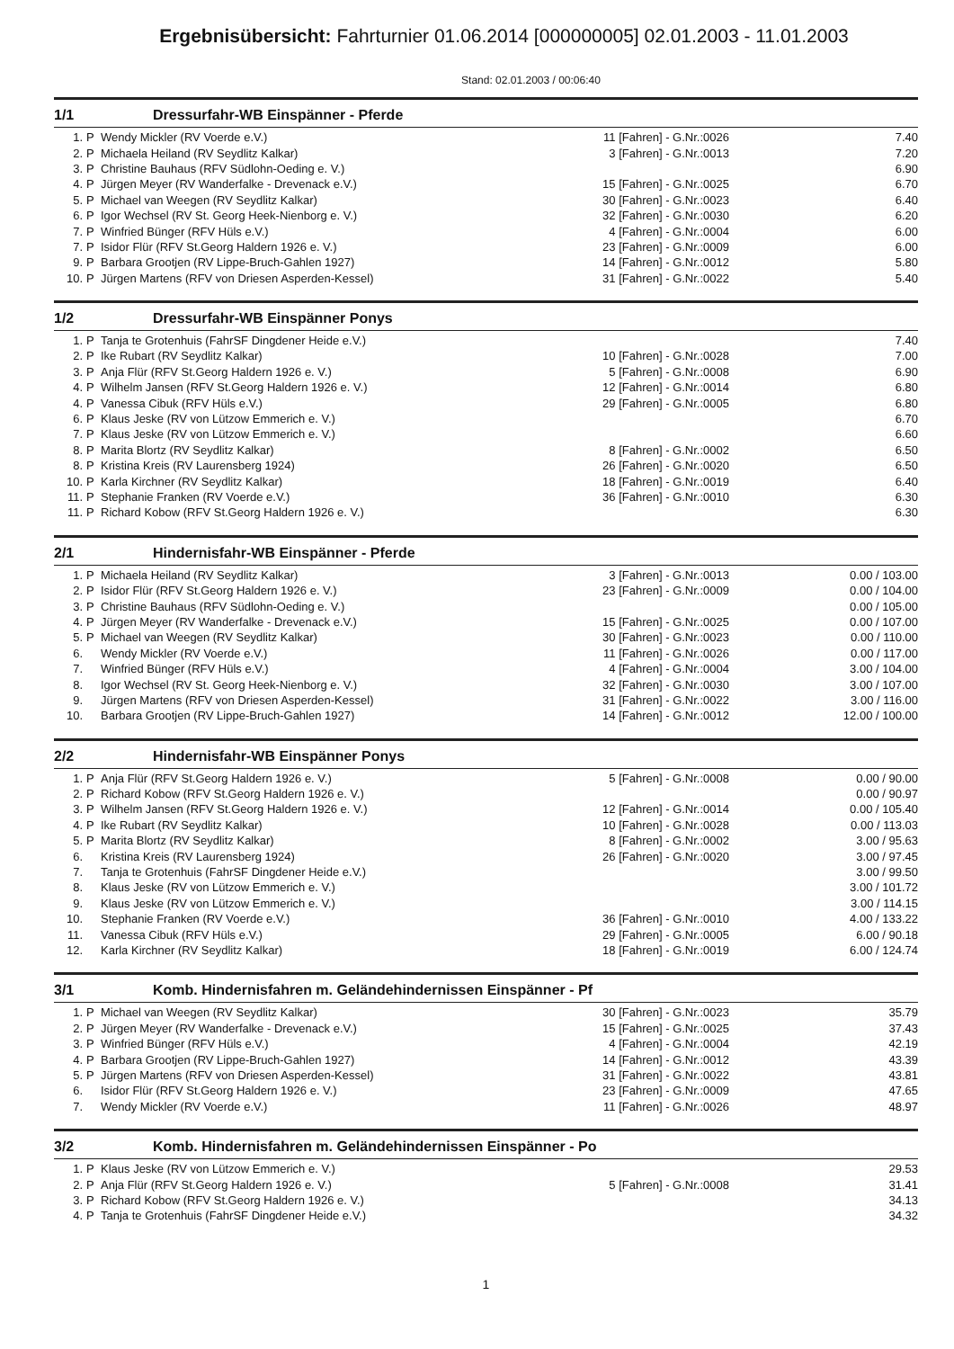Ergebnisübersicht: Fahrturnier 01.06.2014 [000000005] 02.01.2003 - 11.01.2003
Stand: 02.01.2003 / 00:06:40
1/1 Dressurfahr-WB Einspänner - Pferde
| 1. | P | Wendy Mickler (RV Voerde e.V.) | 11 [Fahren] - G.Nr.:0026 | 7.40 |
| 2. | P | Michaela Heiland (RV Seydlitz Kalkar) | 3 [Fahren] - G.Nr.:0013 | 7.20 |
| 3. | P | Christine Bauhaus (RFV Südlohn-Oeding e. V.) | | 6.90 |
| 4. | P | Jürgen Meyer (RV Wanderfalke - Drevenack e.V.) | 15 [Fahren] - G.Nr.:0025 | 6.70 |
| 5. | P | Michael van Weegen (RV Seydlitz Kalkar) | 30 [Fahren] - G.Nr.:0023 | 6.40 |
| 6. | P | Igor Wechsel (RV St. Georg Heek-Nienborg e. V.) | 32 [Fahren] - G.Nr.:0030 | 6.20 |
| 7. | P | Winfried Bünger (RFV Hüls e.V.) | 4 [Fahren] - G.Nr.:0004 | 6.00 |
| 7. | P | Isidor Flür (RFV St.Georg Haldern 1926 e. V.) | 23 [Fahren] - G.Nr.:0009 | 6.00 |
| 9. | P | Barbara Grootjen (RV Lippe-Bruch-Gahlen 1927) | 14 [Fahren] - G.Nr.:0012 | 5.80 |
| 10. | P | Jürgen Martens (RFV von Driesen Asperden-Kessel) | 31 [Fahren] - G.Nr.:0022 | 5.40 |
1/2 Dressurfahr-WB Einspänner Ponys
| 1. | P | Tanja te Grotenhuis (FahrSF Dingdener Heide e.V.) | | 7.40 |
| 2. | P | Ike Rubart (RV Seydlitz Kalkar) | 10 [Fahren] - G.Nr.:0028 | 7.00 |
| 3. | P | Anja Flür (RFV St.Georg Haldern 1926 e. V.) | 5 [Fahren] - G.Nr.:0008 | 6.90 |
| 4. | P | Wilhelm Jansen (RFV St.Georg Haldern 1926 e. V.) | 12 [Fahren] - G.Nr.:0014 | 6.80 |
| 4. | P | Vanessa Cibuk (RFV Hüls e.V.) | 29 [Fahren] - G.Nr.:0005 | 6.80 |
| 6. | P | Klaus Jeske (RV von Lützow Emmerich e. V.) | | 6.70 |
| 7. | P | Klaus Jeske (RV von Lützow Emmerich e. V.) | | 6.60 |
| 8. | P | Marita Blortz (RV Seydlitz Kalkar) | 8 [Fahren] - G.Nr.:0002 | 6.50 |
| 8. | P | Kristina Kreis (RV Laurensberg 1924) | 26 [Fahren] - G.Nr.:0020 | 6.50 |
| 10. | P | Karla Kirchner (RV Seydlitz Kalkar) | 18 [Fahren] - G.Nr.:0019 | 6.40 |
| 11. | P | Stephanie Franken (RV Voerde e.V.) | 36 [Fahren] - G.Nr.:0010 | 6.30 |
| 11. | P | Richard Kobow (RFV St.Georg Haldern 1926 e. V.) | | 6.30 |
2/1 Hindernisfahr-WB Einspänner - Pferde
| 1. | P | Michaela Heiland (RV Seydlitz Kalkar) | 3 [Fahren] - G.Nr.:0013 | 0.00 / 103.00 |
| 2. | P | Isidor Flür (RFV St.Georg Haldern 1926 e. V.) | 23 [Fahren] - G.Nr.:0009 | 0.00 / 104.00 |
| 3. | P | Christine Bauhaus (RFV Südlohn-Oeding e. V.) | | 0.00 / 105.00 |
| 4. | P | Jürgen Meyer (RV Wanderfalke - Drevenack e.V.) | 15 [Fahren] - G.Nr.:0025 | 0.00 / 107.00 |
| 5. | P | Michael van Weegen (RV Seydlitz Kalkar) | 30 [Fahren] - G.Nr.:0023 | 0.00 / 110.00 |
| 6. | | Wendy Mickler (RV Voerde e.V.) | 11 [Fahren] - G.Nr.:0026 | 0.00 / 117.00 |
| 7. | | Winfried Bünger (RFV Hüls e.V.) | 4 [Fahren] - G.Nr.:0004 | 3.00 / 104.00 |
| 8. | | Igor Wechsel (RV St. Georg Heek-Nienborg e. V.) | 32 [Fahren] - G.Nr.:0030 | 3.00 / 107.00 |
| 9. | | Jürgen Martens (RFV von Driesen Asperden-Kessel) | 31 [Fahren] - G.Nr.:0022 | 3.00 / 116.00 |
| 10. | | Barbara Grootjen (RV Lippe-Bruch-Gahlen 1927) | 14 [Fahren] - G.Nr.:0012 | 12.00 / 100.00 |
2/2 Hindernisfahr-WB Einspänner Ponys
| 1. | P | Anja Flür (RFV St.Georg Haldern 1926 e. V.) | 5 [Fahren] - G.Nr.:0008 | 0.00 / 90.00 |
| 2. | P | Richard Kobow (RFV St.Georg Haldern 1926 e. V.) | | 0.00 / 90.97 |
| 3. | P | Wilhelm Jansen (RFV St.Georg Haldern 1926 e. V.) | 12 [Fahren] - G.Nr.:0014 | 0.00 / 105.40 |
| 4. | P | Ike Rubart (RV Seydlitz Kalkar) | 10 [Fahren] - G.Nr.:0028 | 0.00 / 113.03 |
| 5. | P | Marita Blortz (RV Seydlitz Kalkar) | 8 [Fahren] - G.Nr.:0002 | 3.00 / 95.63 |
| 6. | | Kristina Kreis (RV Laurensberg 1924) | 26 [Fahren] - G.Nr.:0020 | 3.00 / 97.45 |
| 7. | | Tanja te Grotenhuis (FahrSF Dingdener Heide e.V.) | | 3.00 / 99.50 |
| 8. | | Klaus Jeske (RV von Lützow Emmerich e. V.) | | 3.00 / 101.72 |
| 9. | | Klaus Jeske (RV von Lützow Emmerich e. V.) | | 3.00 / 114.15 |
| 10. | | Stephanie Franken (RV Voerde e.V.) | 36 [Fahren] - G.Nr.:0010 | 4.00 / 133.22 |
| 11. | | Vanessa Cibuk (RFV Hüls e.V.) | 29 [Fahren] - G.Nr.:0005 | 6.00 / 90.18 |
| 12. | | Karla Kirchner (RV Seydlitz Kalkar) | 18 [Fahren] - G.Nr.:0019 | 6.00 / 124.74 |
3/1 Komb. Hindernisfahren m. Geländehindernissen Einspänner - Pf
| 1. | P | Michael van Weegen (RV Seydlitz Kalkar) | 30 [Fahren] - G.Nr.:0023 | 35.79 |
| 2. | P | Jürgen Meyer (RV Wanderfalke - Drevenack e.V.) | 15 [Fahren] - G.Nr.:0025 | 37.43 |
| 3. | P | Winfried Bünger (RFV Hüls e.V.) | 4 [Fahren] - G.Nr.:0004 | 42.19 |
| 4. | P | Barbara Grootjen (RV Lippe-Bruch-Gahlen 1927) | 14 [Fahren] - G.Nr.:0012 | 43.39 |
| 5. | P | Jürgen Martens (RFV von Driesen Asperden-Kessel) | 31 [Fahren] - G.Nr.:0022 | 43.81 |
| 6. | | Isidor Flür (RFV St.Georg Haldern 1926 e. V.) | 23 [Fahren] - G.Nr.:0009 | 47.65 |
| 7. | | Wendy Mickler (RV Voerde e.V.) | 11 [Fahren] - G.Nr.:0026 | 48.97 |
3/2 Komb. Hindernisfahren m. Geländehindernissen Einspänner - Po
| 1. | P | Klaus Jeske (RV von Lützow Emmerich e. V.) | | 29.53 |
| 2. | P | Anja Flür (RFV St.Georg Haldern 1926 e. V.) | 5 [Fahren] - G.Nr.:0008 | 31.41 |
| 3. | P | Richard Kobow (RFV St.Georg Haldern 1926 e. V.) | | 34.13 |
| 4. | P | Tanja te Grotenhuis (FahrSF Dingdener Heide e.V.) | | 34.32 |
1